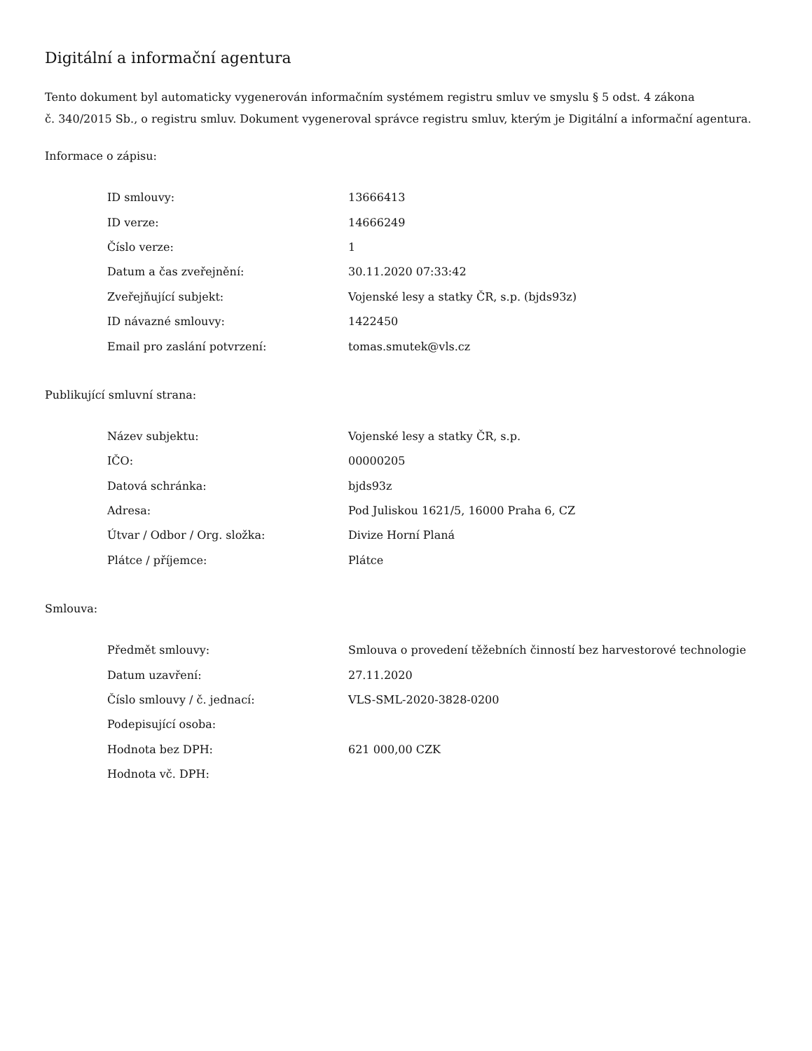Digitální a informační agentura
Tento dokument byl automaticky vygenerován informačním systémem registru smluv ve smyslu § 5 odst. 4 zákona
č. 340/2015 Sb., o registru smluv. Dokument vygeneroval správce registru smluv, kterým je Digitální a informační agentura.
Informace o zápisu:
| ID smlouvy: | 13666413 |
| ID verze: | 14666249 |
| Číslo verze: | 1 |
| Datum a čas zveřejnění: | 30.11.2020 07:33:42 |
| Zveřejňující subjekt: | Vojenské lesy a statky ČR, s.p. (bjds93z) |
| ID návazné smlouvy: | 1422450 |
| Email pro zaslání potvrzení: | tomas.smutek@vls.cz |
Publikující smluvní strana:
| Název subjektu: | Vojenské lesy a statky ČR, s.p. |
| IČO: | 00000205 |
| Datová schránka: | bjds93z |
| Adresa: | Pod Juliskou 1621/5, 16000 Praha 6, CZ |
| Útvar / Odbor / Org. složka: | Divize Horní Planá |
| Plátce / příjemce: | Plátce |
Smlouva:
| Předmět smlouvy: | Smlouva o provedení těžebních činností bez harvestorové technologie |
| Datum uzavření: | 27.11.2020 |
| Číslo smlouvy / č. jednací: | VLS-SML-2020-3828-0200 |
| Podepisující osoba: | |
| Hodnota bez DPH: | 621 000,00 CZK |
| Hodnota vč. DPH: | |